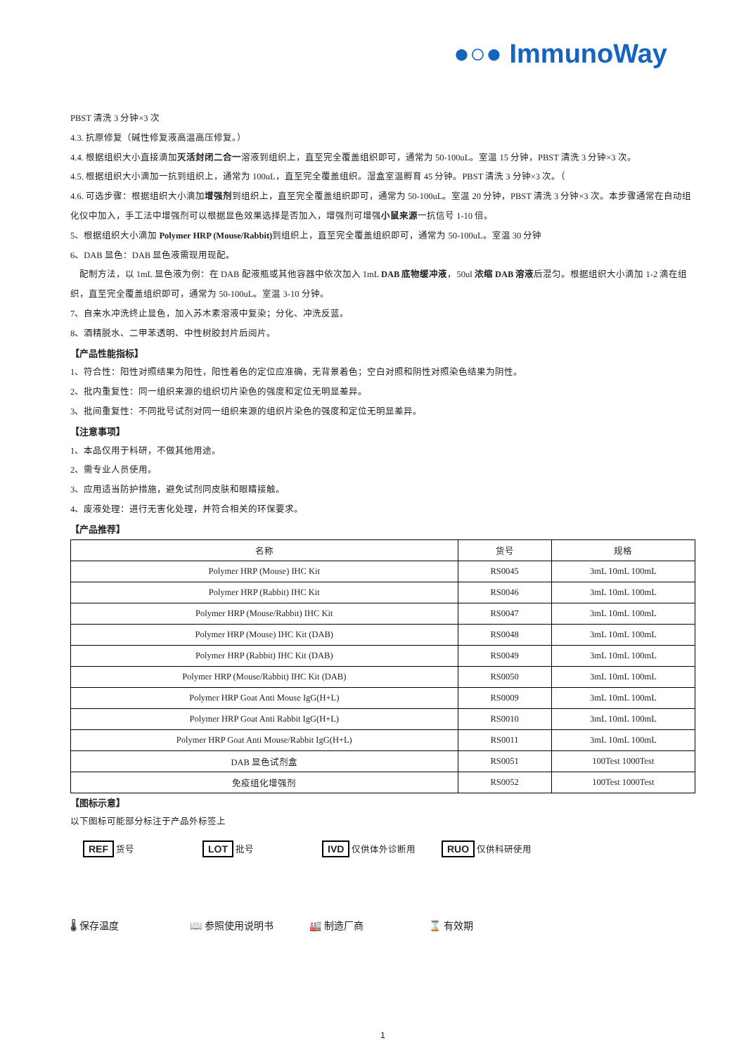●○● ImmunoWay
PBST 清洗 3 分钟×3 次
4.3. 抗原修复（碱性修复液高温高压修复。）
4.4. 根据组织大小直接滴加灭活封闭二合一溶液到组织上，直至完全覆盖组织即可，通常为 50-100uL。室温 15 分钟，PBST 清洗 3 分钟×3 次。
4.5. 根据组织大小滴加一抗到组织上，通常为 100uL，直至完全覆盖组织。湿盒室温孵育 45 分钟。PBST 清洗 3 分钟×3 次。（
4.6. 可选步骤：根据组织大小滴加增强剂到组织上，直至完全覆盖组织即可，通常为 50-100uL。室温 20 分钟，PBST 清洗 3 分钟×3 次。本步骤通常在自动组化仪中加入，手工法中增强剂可以根据显色效果选择是否加入，增强剂可增强小鼠来源一抗信号 1-10 倍。
5、根据组织大小滴加 Polymer HRP (Mouse/Rabbit) 到组织上，直至完全覆盖组织即可，通常为 50-100uL。室温 30 分钟
6、DAB 显色：DAB 显色液需现用现配。
配制方法，以 1mL 显色液为例：在 DAB 配液瓶或其他容器中依次加入 1mL DAB 底物缓冲液，50ul 浓缩 DAB 溶液后混匀。根据组织大小滴加 1-2 滴在组织，直至完全覆盖组织即可，通常为 50-100uL。室温 3-10 分钟。
7、自来水冲洗终止显色，加入苏木素溶液中复染；分化、冲洗反蓝。
8、酒精脱水、二甲苯透明、中性树胶封片后阅片。
【产品性能指标】
1、符合性：阳性对照结果为阳性，阳性着色的定位应准确，无背景着色；空白对照和阴性对照染色结果为阴性。
2、批内重复性：同一组织来源的组织切片染色的强度和定位无明显差异。
3、批间重复性：不同批号试剂对同一组织来源的组织片染色的强度和定位无明显差异。
【注意事项】
1、本品仅用于科研，不做其他用途。
2、需专业人员使用。
3、应用适当防护措施，避免试剂同皮肤和眼睛接触。
4、废液处理：进行无害化处理，并符合相关的环保要求。
【产品推荐】
| 名称 | 货号 | 规格 |
| --- | --- | --- |
| Polymer HRP (Mouse) IHC Kit | RS0045 | 3mL 10mL 100mL |
| Polymer HRP (Rabbit) IHC Kit | RS0046 | 3mL 10mL 100mL |
| Polymer HRP (Mouse/Rabbit) IHC Kit | RS0047 | 3mL 10mL 100mL |
| Polymer HRP (Mouse) IHC Kit (DAB) | RS0048 | 3mL 10mL 100mL |
| Polymer HRP (Rabbit) IHC Kit (DAB) | RS0049 | 3mL 10mL 100mL |
| Polymer HRP (Mouse/Rabbit) IHC Kit (DAB) | RS0050 | 3mL 10mL 100mL |
| Polymer HRP Goat Anti Mouse IgG(H+L) | RS0009 | 3mL 10mL 100mL |
| Polymer HRP Goat Anti Rabbit IgG(H+L) | RS0010 | 3mL 10mL 100mL |
| Polymer HRP Goat Anti Mouse/Rabbit IgG(H+L) | RS0011 | 3mL 10mL 100mL |
| DAB 显色试剂盒 | RS0051 | 100Test 1000Test |
| 免疫组化增强剂 | RS0052 | 100Test 1000Test |
【图标示意】
以下图标可能部分标注于产品外标签上
REF 货号 LOT 批号 IVD 仅供体外诊断用 RUO 仅供科研使用
🌡 保存温度 📖 参照使用说明书 🏭 制造厂商 ⌛ 有效期
1